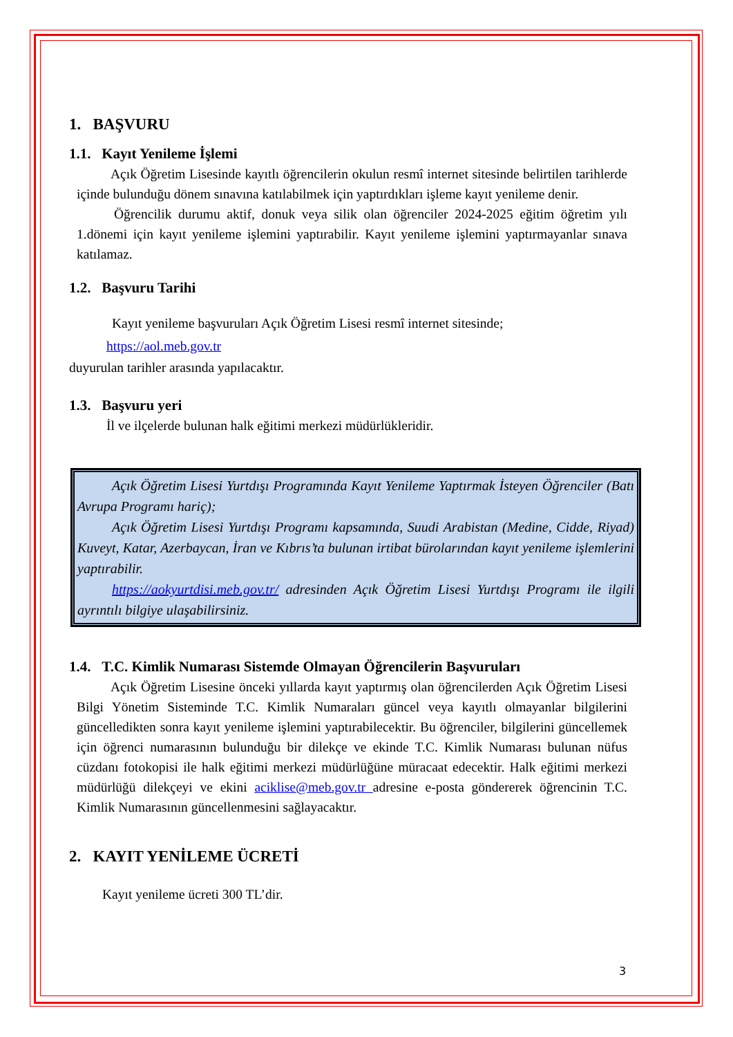1. BAŞVURU
1.1. Kayıt Yenileme İşlemi
Açık Öğretim Lisesinde kayıtlı öğrencilerin okulun resmî internet sitesinde belirtilen tarihlerde içinde bulunduğu dönem sınavına katılabilmek için yaptırdıkları işleme kayıt yenileme denir.
Öğrencilik durumu aktif, donuk veya silik olan öğrenciler 2024-2025 eğitim öğretim yılı 1.dönemi için kayıt yenileme işlemini yaptırabilir. Kayıt yenileme işlemini yaptırmayanlar sınava katılamaz.
1.2. Başvuru Tarihi
Kayıt yenileme başvuruları Açık Öğretim Lisesi resmî internet sitesinde;
https://aol.meb.gov.tr
duyurulan tarihler arasında yapılacaktır.
1.3. Başvuru yeri
İl ve ilçelerde bulunan halk eğitimi merkezi müdürlükleridir.
Açık Öğretim Lisesi Yurtdışı Programında Kayıt Yenileme Yaptırmak İsteyen Öğrenciler (Batı Avrupa Programı hariç);
Açık Öğretim Lisesi Yurtdışı Programı kapsamında, Suudi Arabistan (Medine, Cidde, Riyad) Kuveyt, Katar, Azerbaycan, İran ve Kıbrıs’ta bulunan irtibat bürolarından kayıt yenileme işlemlerini yaptırabilir.
https://aokyurtdisi.meb.gov.tr/ adresinden Açık Öğretim Lisesi Yurtdışı Programı ile ilgili ayrıntılı bilgiye ulaşabilirsiniz.
1.4. T.C. Kimlik Numarası Sistemde Olmayan Öğrencilerin Başvuruları
Açık Öğretim Lisesine önceki yıllarda kayıt yaptırmış olan öğrencilerden Açık Öğretim Lisesi Bilgi Yönetim Sisteminde T.C. Kimlik Numaraları güncel veya kayıtlı olmayanlar bilgilerini güncelledikten sonra kayıt yenileme işlemini yaptırabilecektir. Bu öğrenciler, bilgilerini güncellemek için öğrenci numarasının bulunduğu bir dilekçe ve ekinde T.C. Kimlik Numarası bulunan nüfus cüzdanı fotokopisi ile halk eğitimi merkezi müdürlüğüne müracaat edecektir. Halk eğitimi merkezi müdürlüğü dilekçeyi ve ekini aciklise@meb.gov.tr adresine e-posta göndererek öğrencinin T.C. Kimlik Numarasının güncellenmesini sağlayacaktır.
2. KAYIT YENİLEME ÜCRETİ
Kayıt yenileme ücreti 300 TL’dir.
3